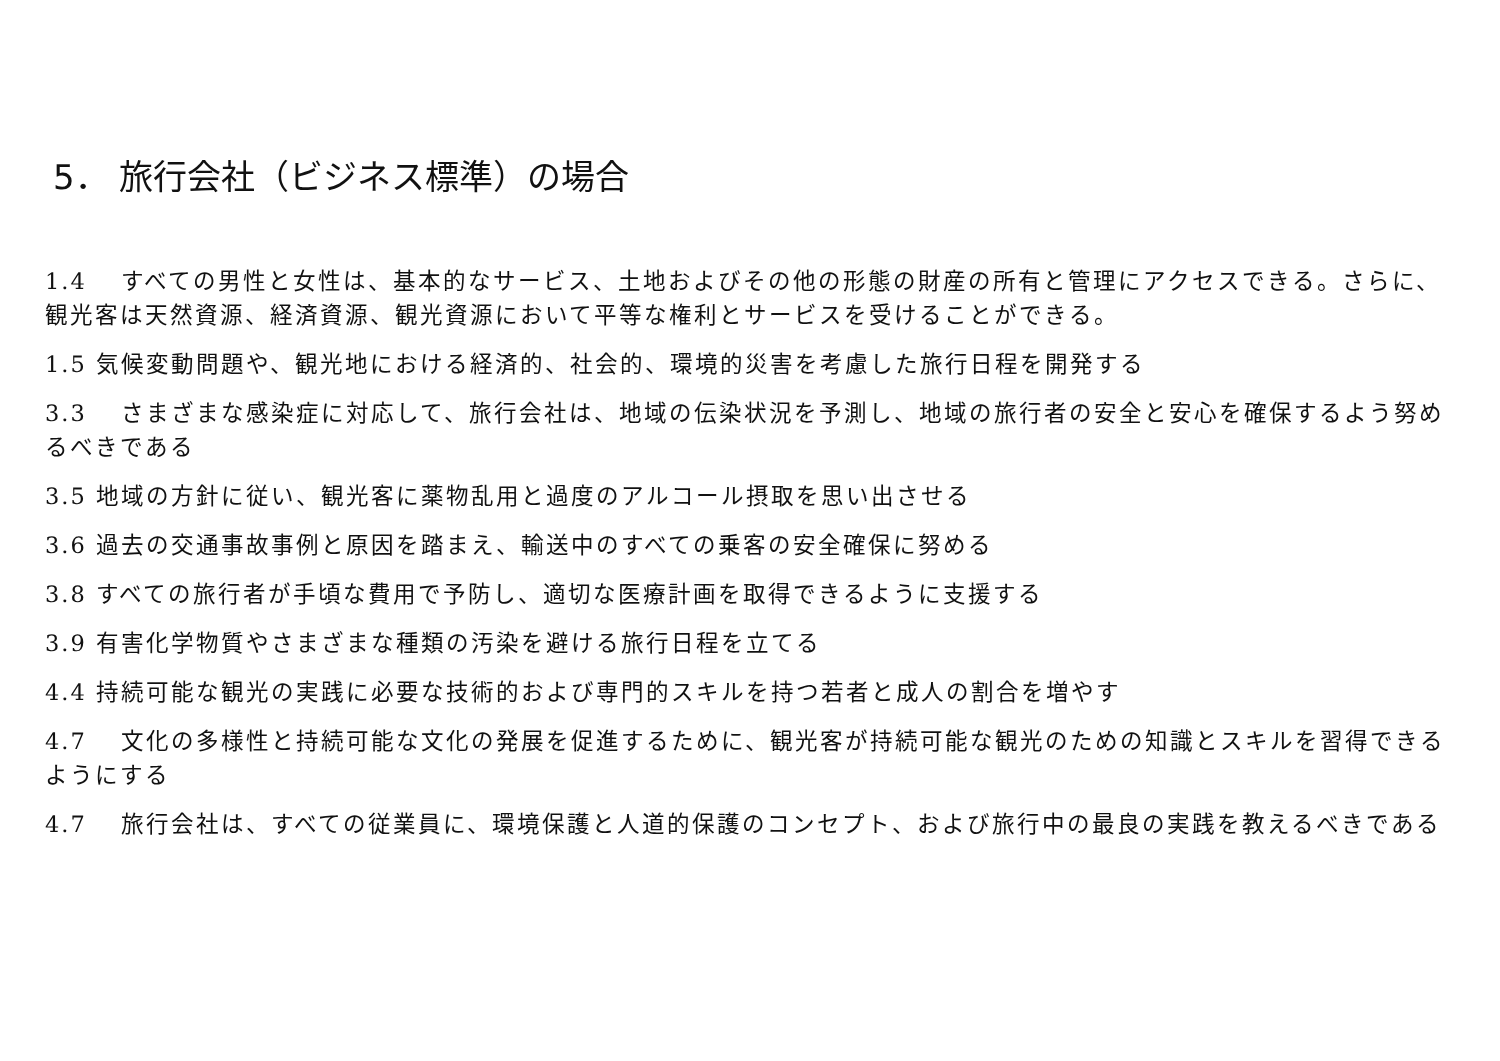5． 旅行会社（ビジネス標準）の場合
1.4　 すべての男性と女性は、基本的なサービス、土地およびその他の形態の財産の所有と管理にアクセスできる。さらに、観光客は天然資源、経済資源、観光資源において平等な権利とサービスを受けることができる。
1.5 気候変動問題や、観光地における経済的、社会的、環境的災害を考慮した旅行日程を開発する
3.3　 さまざまな感染症に対応して、旅行会社は、地域の伝染状況を予測し、地域の旅行者の安全と安心を確保するよう努めるべきである
3.5 地域の方針に従い、観光客に薬物乱用と過度のアルコール摂取を思い出させる
3.6 過去の交通事故事例と原因を踏まえ、輸送中のすべての乗客の安全確保に努める
3.8 すべての旅行者が手頃な費用で予防し、適切な医療計画を取得できるように支援する
3.9 有害化学物質やさまざまな種類の汚染を避ける旅行日程を立てる
4.4 持続可能な観光の実践に必要な技術的および専門的スキルを持つ若者と成人の割合を増やす
4.7　 文化の多様性と持続可能な文化の発展を促進するために、観光客が持続可能な観光のための知識とスキルを習得できるようにする
4.7　 旅行会社は、すべての従業員に、環境保護と人道的保護のコンセプト、および旅行中の最良の実践を教えるべきである